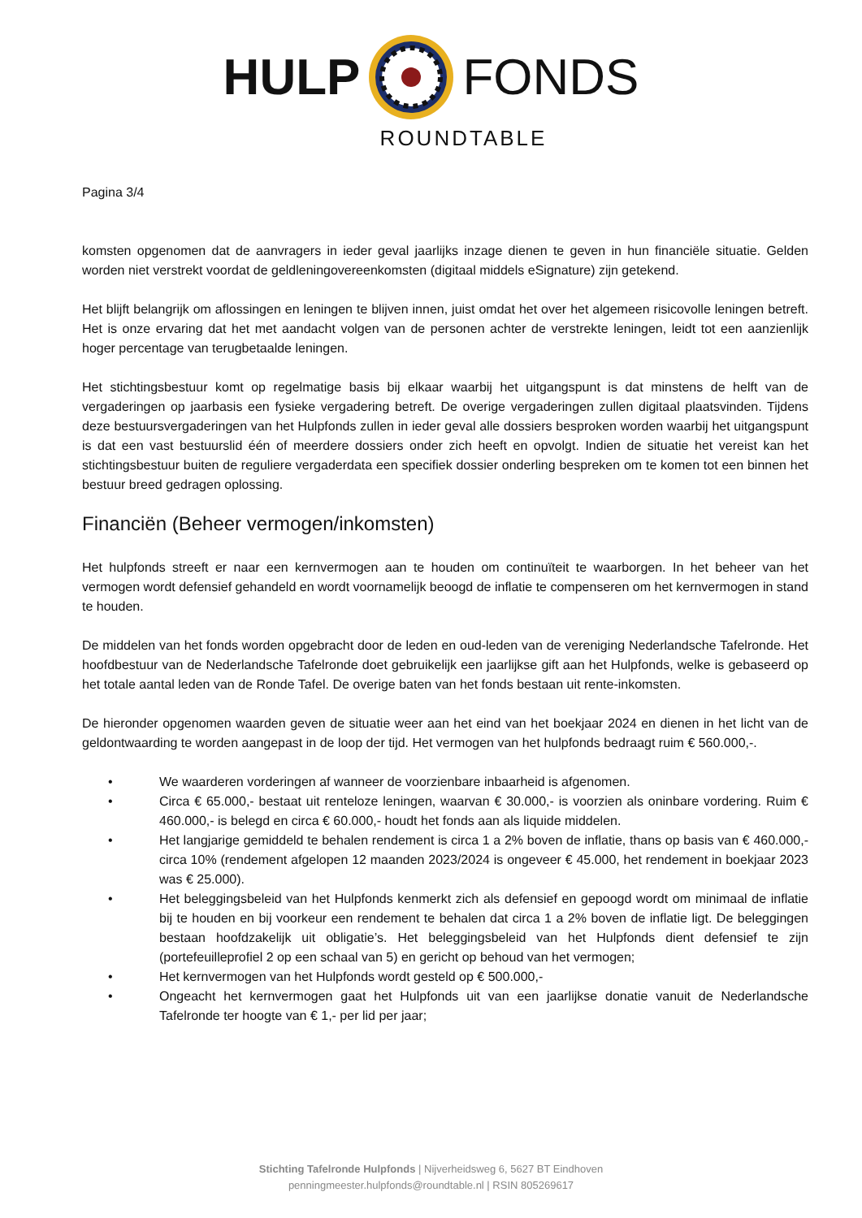HULP FONDS
ROUNDTABLE
Pagina 3/4
komsten opgenomen dat de aanvragers in ieder geval jaarlijks inzage dienen te geven in hun financiële situatie. Gelden worden niet verstrekt voordat de geldleningovereenkomsten (digitaal middels eSignature) zijn getekend.
Het blijft belangrijk om aflossingen en leningen te blijven innen, juist omdat het over het algemeen risicovolle leningen betreft. Het is onze ervaring dat het met aandacht volgen van de personen achter de verstrekte leningen, leidt tot een aanzienlijk hoger percentage van terugbetaalde leningen.
Het stichtingsbestuur komt op regelmatige basis bij elkaar waarbij het uitgangspunt is dat minstens de helft van de vergaderingen op jaarbasis een fysieke vergadering betreft. De overige vergaderingen zullen digitaal plaatsvinden. Tijdens deze bestuursvergaderingen van het Hulpfonds zullen in ieder geval alle dossiers besproken worden waarbij het uitgangspunt is dat een vast bestuurslid één of meerdere dossiers onder zich heeft en opvolgt. Indien de situatie het vereist kan het stichtingsbestuur buiten de reguliere vergaderdata een specifiek dossier onderling bespreken om te komen tot een binnen het bestuur breed gedragen oplossing.
Financiën (Beheer vermogen/inkomsten)
Het hulpfonds streeft er naar een kernvermogen aan te houden om continuïteit te waarborgen. In het beheer van het vermogen wordt defensief gehandeld en wordt voornamelijk beoogd de inflatie te compenseren om het kernvermogen in stand te houden.
De middelen van het fonds worden opgebracht door de leden en oud-leden van de vereniging Nederlandsche Tafelronde. Het hoofdbestuur van de Nederlandsche Tafelronde doet gebruikelijk een jaarlijkse gift aan het Hulpfonds, welke is gebaseerd op het totale aantal leden van de Ronde Tafel. De overige baten van het fonds bestaan uit rente-inkomsten.
De hieronder opgenomen waarden geven de situatie weer aan het eind van het boekjaar 2024 en dienen in het licht van de geldontwaarding te worden aangepast in de loop der tijd. Het vermogen van het hulpfonds bedraagt ruim € 560.000,-.
• We waarderen vorderingen af wanneer de voorzienbare inbaarheid is afgenomen.
• Circa € 65.000,- bestaat uit renteloze leningen, waarvan € 30.000,- is voorzien als oninbare vordering. Ruim € 460.000,- is belegd en circa € 60.000,- houdt het fonds aan als liquide middelen.
• Het langjarige gemiddeld te behalen rendement is circa 1 a 2% boven de inflatie, thans op basis van € 460.000,- circa 10% (rendement afgelopen 12 maanden 2023/2024 is ongeveer € 45.000, het rendement in boekjaar 2023 was € 25.000).
• Het beleggingsbeleid van het Hulpfonds kenmerkt zich als defensief en gepoogd wordt om minimaal de inflatie bij te houden en bij voorkeur een rendement te behalen dat circa 1 a 2% boven de inflatie ligt. De beleggingen bestaan hoofdzakelijk uit obligatie’s. Het beleggingsbeleid van het Hulpfonds dient defensief te zijn (portefeuilleprofiel 2 op een schaal van 5) en gericht op behoud van het vermogen;
• Het kernvermogen van het Hulpfonds wordt gesteld op € 500.000,-
• Ongeacht het kernvermogen gaat het Hulpfonds uit van een jaarlijkse donatie vanuit de Nederlandsche Tafelronde ter hoogte van € 1,- per lid per jaar;
Stichting Tafelronde Hulpfonds | Nijverheidsweg 6, 5627 BT Eindhoven
penningmeester.hulpfonds@roundtable.nl | RSIN 805269617